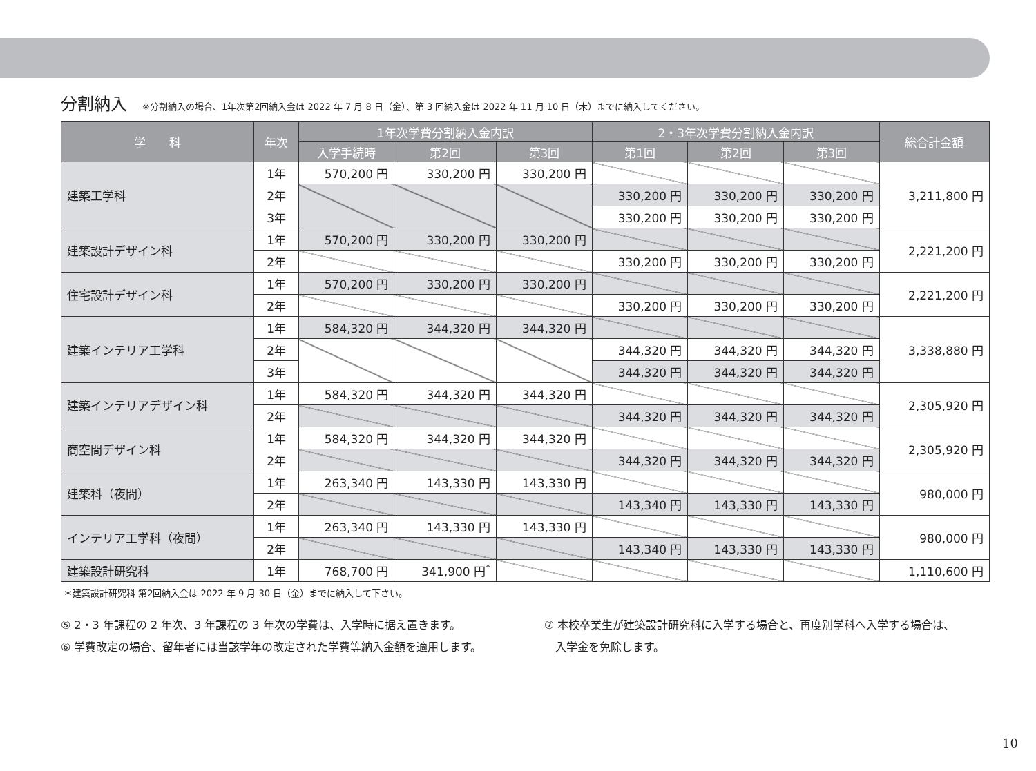分割納入 ※分割納入の場合、1年次第2回納入金は 2022 年 7 月 8 日（金）、第 3 回納入金は 2022 年 11 月 10 日（木）までに納入してください。
| 学 科 | 年次 | 1年次学費分割納入金内訳 | | | 2・3年次学費分割納入金内訳 | | | 総合計金額 |
| --- | --- | --- | --- | --- | --- | --- | --- | --- |
| | | 入学手続時 | 第2回 | 第3回 | 第1回 | 第2回 | 第3回 | |
| 建築工学科 | 1年 | 570,200 円 | 330,200 円 | 330,200 円 | | | | 3,211,800 円 |
| | 2年 | | | | 330,200 円 | 330,200 円 | 330,200 円 | |
| | 3年 | | | | 330,200 円 | 330,200 円 | 330,200 円 | |
| 建築設計デザイン科 | 1年 | 570,200 円 | 330,200 円 | 330,200 円 | | | | 2,221,200 円 |
| | 2年 | | | | 330,200 円 | 330,200 円 | 330,200 円 | |
| 住宅設計デザイン科 | 1年 | 570,200 円 | 330,200 円 | 330,200 円 | | | | 2,221,200 円 |
| | 2年 | | | | 330,200 円 | 330,200 円 | 330,200 円 | |
| 建築インテリア工学科 | 1年 | 584,320 円 | 344,320 円 | 344,320 円 | | | | 3,338,880 円 |
| | 2年 | | | | 344,320 円 | 344,320 円 | 344,320 円 | |
| | 3年 | | | | 344,320 円 | 344,320 円 | 344,320 円 | |
| 建築インテリアデザイン科 | 1年 | 584,320 円 | 344,320 円 | 344,320 円 | | | | 2,305,920 円 |
| | 2年 | | | | 344,320 円 | 344,320 円 | 344,320 円 | |
| 商空間デザイン科 | 1年 | 584,320 円 | 344,320 円 | 344,320 円 | | | | 2,305,920 円 |
| | 2年 | | | | 344,320 円 | 344,320 円 | 344,320 円 | |
| 建築科（夜間） | 1年 | 263,340 円 | 143,330 円 | 143,330 円 | | | | 980,000 円 |
| | 2年 | | | | 143,340 円 | 143,330 円 | 143,330 円 | |
| インテリア工学科（夜間） | 1年 | 263,340 円 | 143,330 円 | 143,330 円 | | | | 980,000 円 |
| | 2年 | | | | 143,340 円 | 143,330 円 | 143,330 円 | |
| 建築設計研究科 | 1年 | 768,700 円 | 341,900 円<sup>*</sup> | | | | | 1,110,600 円 |
＊建築設計研究科 第2回納入金は 2022 年 9 月 30 日（金）までに納入して下さい。
⑤ 2・3 年課程の 2 年次、3 年課程の 3 年次の学費は、入学時に据え置きます。
⑥ 学費改定の場合、留年者には当該学年の改定された学費等納入金額を適用します。
⑦ 本校卒業生が建築設計研究科に入学する場合と、再度別学科へ入学する場合は、
　入学金を免除します。
10